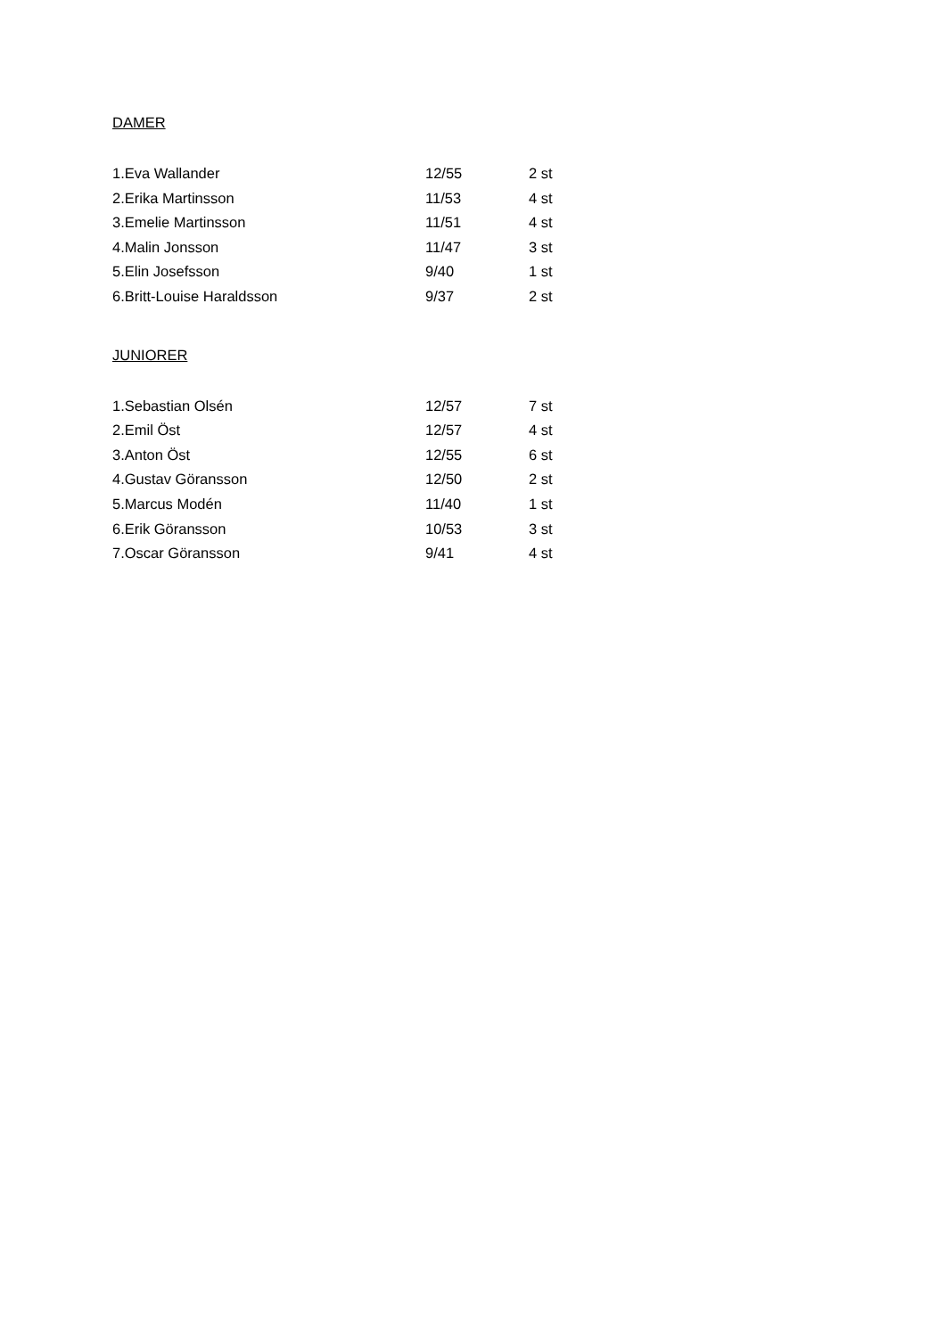DAMER
| 1.Eva Wallander | 12/55 | 2 st |
| 2.Erika Martinsson | 11/53 | 4 st |
| 3.Emelie Martinsson | 11/51 | 4 st |
| 4.Malin Jonsson | 11/47 | 3 st |
| 5.Elin Josefsson | 9/40 | 1 st |
| 6.Britt-Louise Haraldsson | 9/37 | 2 st |
JUNIORER
| 1.Sebastian Olsén | 12/57 | 7 st |
| 2.Emil Öst | 12/57 | 4 st |
| 3.Anton Öst | 12/55 | 6 st |
| 4.Gustav Göransson | 12/50 | 2 st |
| 5.Marcus Modén | 11/40 | 1 st |
| 6.Erik Göransson | 10/53 | 3 st |
| 7.Oscar Göransson | 9/41 | 4 st |